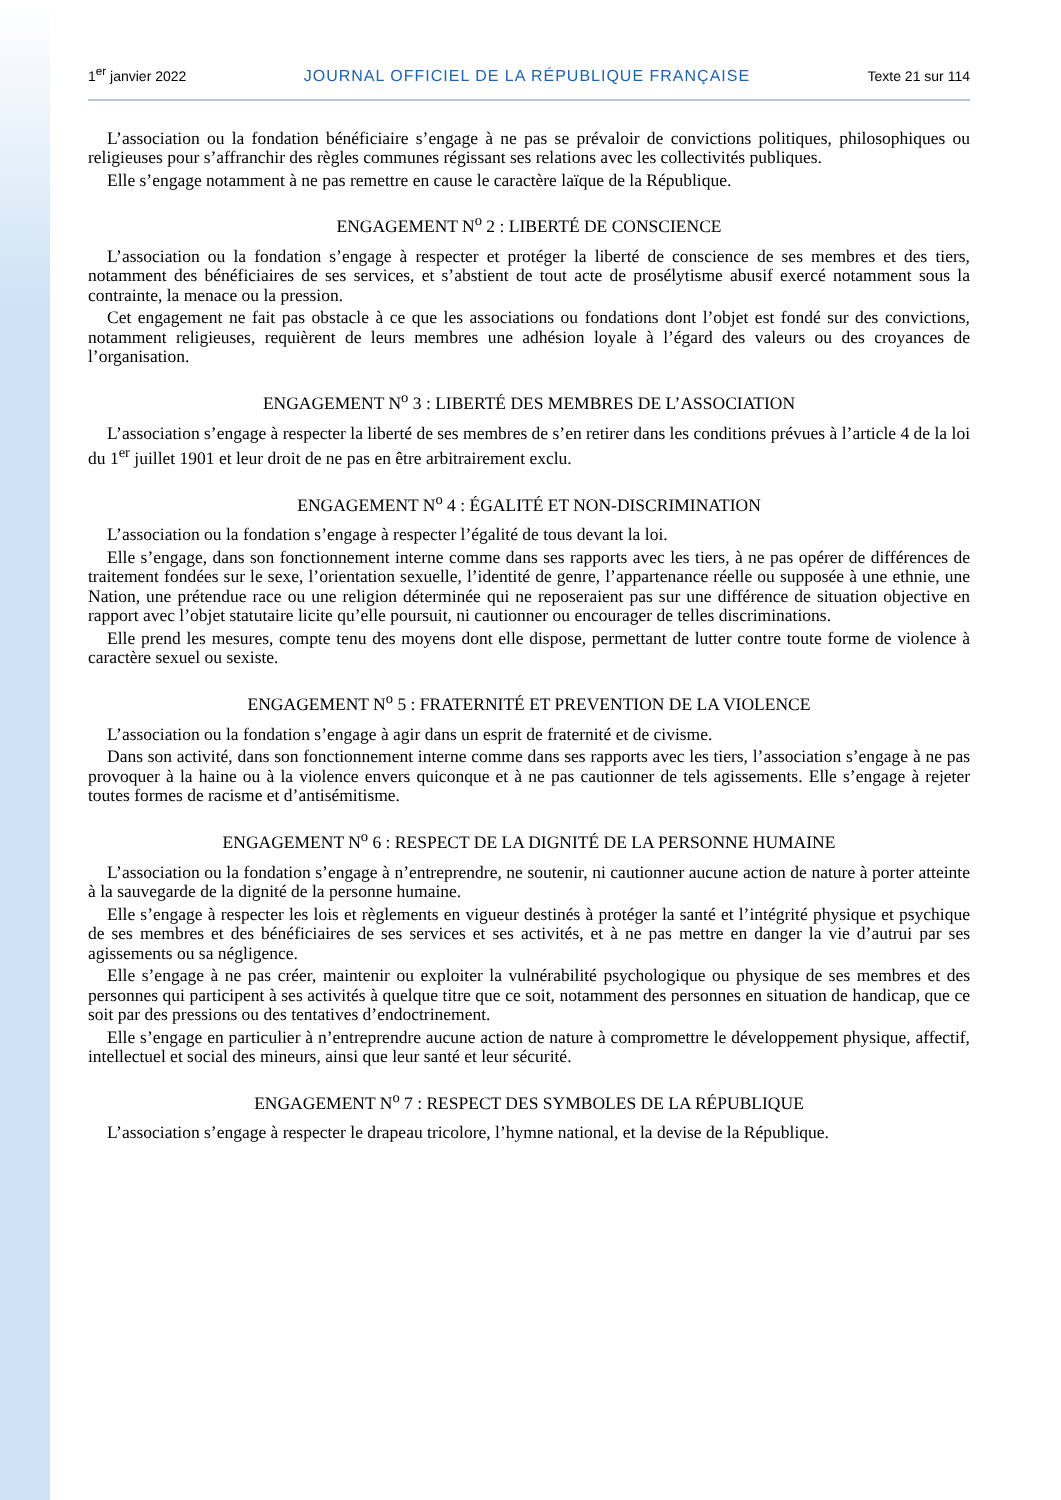1<sup>er</sup> janvier 2022 JOURNAL OFFICIEL DE LA RÉPUBLIQUE FRANÇAISE Texte 21 sur 114
L’association ou la fondation bénéficiaire s’engage à ne pas se prévaloir de convictions politiques, philosophiques ou religieuses pour s’affranchir des règles communes régissant ses relations avec les collectivités publiques.
Elle s’engage notamment à ne pas remettre en cause le caractère laïque de la République.
ENGAGEMENT N<sup>o</sup> 2 : LIBERTÉ DE CONSCIENCE
L’association ou la fondation s’engage à respecter et protéger la liberté de conscience de ses membres et des tiers, notamment des bénéficiaires de ses services, et s’abstient de tout acte de prosélytisme abusif exercé notamment sous la contrainte, la menace ou la pression.
Cet engagement ne fait pas obstacle à ce que les associations ou fondations dont l’objet est fondé sur des convictions, notamment religieuses, requièrent de leurs membres une adhésion loyale à l’égard des valeurs ou des croyances de l’organisation.
ENGAGEMENT N<sup>o</sup> 3 : LIBERTÉ DES MEMBRES DE L’ASSOCIATION
L’association s’engage à respecter la liberté de ses membres de s’en retirer dans les conditions prévues à l’article 4 de la loi du 1<sup>er</sup> juillet 1901 et leur droit de ne pas en être arbitrairement exclu.
ENGAGEMENT N<sup>o</sup> 4 : ÉGALITÉ ET NON-DISCRIMINATION
L’association ou la fondation s’engage à respecter l’égalité de tous devant la loi.
Elle s’engage, dans son fonctionnement interne comme dans ses rapports avec les tiers, à ne pas opérer de différences de traitement fondées sur le sexe, l’orientation sexuelle, l’identité de genre, l’appartenance réelle ou supposée à une ethnie, une Nation, une prétendue race ou une religion déterminée qui ne reposeraient pas sur une différence de situation objective en rapport avec l’objet statutaire licite qu’elle poursuit, ni cautionner ou encourager de telles discriminations.
Elle prend les mesures, compte tenu des moyens dont elle dispose, permettant de lutter contre toute forme de violence à caractère sexuel ou sexiste.
ENGAGEMENT N<sup>o</sup> 5 : FRATERNITÉ ET PREVENTION DE LA VIOLENCE
L’association ou la fondation s’engage à agir dans un esprit de fraternité et de civisme.
Dans son activité, dans son fonctionnement interne comme dans ses rapports avec les tiers, l’association s’engage à ne pas provoquer à la haine ou à la violence envers quiconque et à ne pas cautionner de tels agissements. Elle s’engage à rejeter toutes formes de racisme et d’antisémitisme.
ENGAGEMENT N<sup>o</sup> 6 : RESPECT DE LA DIGNITÉ DE LA PERSONNE HUMAINE
L’association ou la fondation s’engage à n’entreprendre, ne soutenir, ni cautionner aucune action de nature à porter atteinte à la sauvegarde de la dignité de la personne humaine.
Elle s’engage à respecter les lois et règlements en vigueur destinés à protéger la santé et l’intégrité physique et psychique de ses membres et des bénéficiaires de ses services et ses activités, et à ne pas mettre en danger la vie d’autrui par ses agissements ou sa négligence.
Elle s’engage à ne pas créer, maintenir ou exploiter la vulnérabilité psychologique ou physique de ses membres et des personnes qui participent à ses activités à quelque titre que ce soit, notamment des personnes en situation de handicap, que ce soit par des pressions ou des tentatives d’endoctrinement.
Elle s’engage en particulier à n’entreprendre aucune action de nature à compromettre le développement physique, affectif, intellectuel et social des mineurs, ainsi que leur santé et leur sécurité.
ENGAGEMENT N<sup>o</sup> 7 : RESPECT DES SYMBOLES DE LA RÉPUBLIQUE
L’association s’engage à respecter le drapeau tricolore, l’hymne national, et la devise de la République.